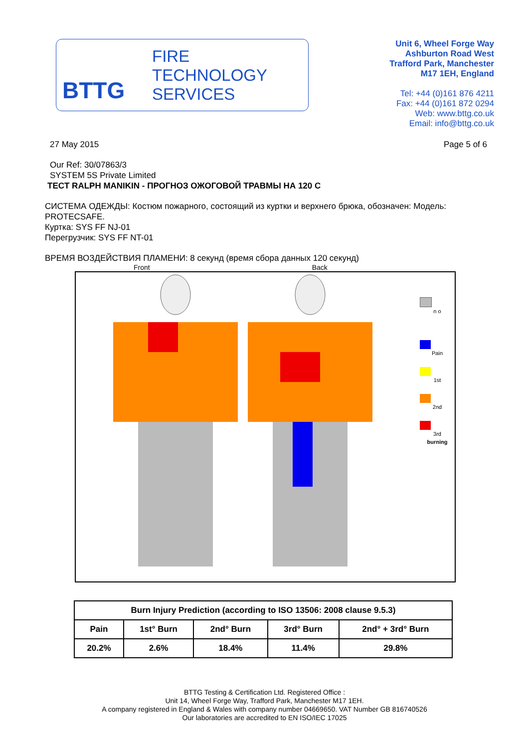BTTG
FIRE
TECHNOLOGY
SERVICES
Unit 6, Wheel Forge Way
Ashburton Road West
Trafford Park, Manchester
M17 1EH, England
Tel: +44 (0)161 876 4211
Fax: +44 (0)161 872 0294
Web: www.bttg.co.uk
Email: info@bttg.co.uk
27 May 2015 Page 5 of 6
Our Ref: 30/07863/3
SYSTEM 5S Private Limited
TECT RALPH MANIKIN - ПРОГНОЗ ОЖОГОВОЙ ТРАВМЫ НА 120 С
СИСТЕМА ОДЕЖДЫ: Костюм пожарного, состоящий из куртки и верхнего брюка, обозначен: Модель: PROTECSAFE.
Куртка: SYS FF NJ-01
Перегрузчик: SYS FF NT-01
ВРЕМЯ ВОЗДЕЙСТВИЯ ПЛАМЕНИ: 8 секунд (время сбора данных 120 секунд)
Front Back
n o
Pain
1st
2nd
3rd
burning
| Burn Injury Prediction (according to ISO 13506: 2008 clause 9.5.3) | | | | |
| --- | --- | --- | --- | --- |
| Pain | 1st° Burn | 2nd° Burn | 3rd° Burn | 2nd° + 3rd° Burn |
| 20.2% | 2.6% | 18.4% | 11.4% | 29.8% |
BTTG Testing & Certification Ltd. Registered Office :
Unit 14, Wheel Forge Way, Trafford Park, Manchester M17 1EH.
A company registered in England & Wales with company number 04669650. VAT Number GB 816740526
Our laboratories are accredited to EN ISO/IEC 17025